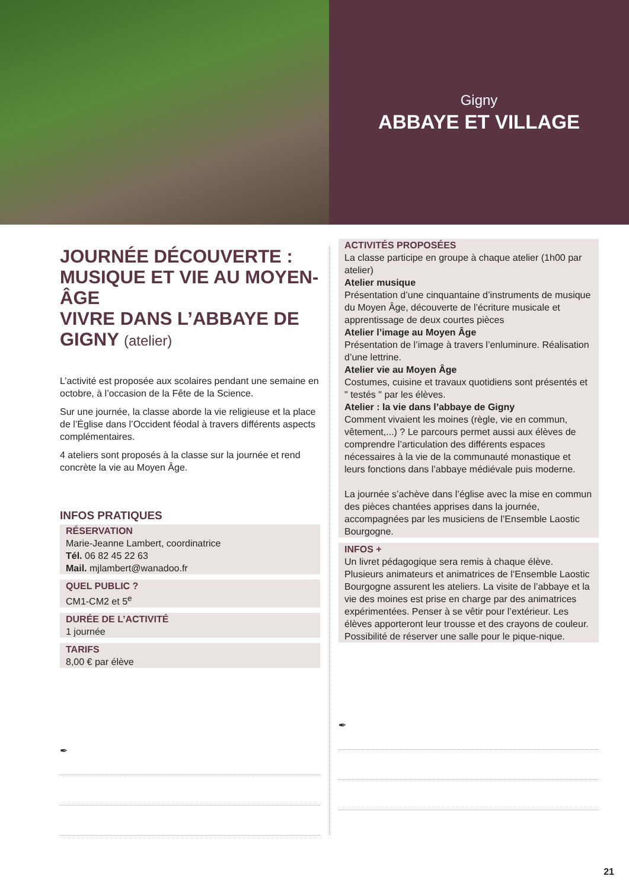Gigny
ABBAYE ET VILLAGE
JOURNÉE DÉCOUVERTE : MUSIQUE ET VIE AU MOYEN-ÂGE
VIVRE DANS L’ABBAYE DE GIGNY (atelier)
L’activité est proposée aux scolaires pendant une semaine en octobre, à l’occasion de la Fête de la Science.
Sur une journée, la classe aborde la vie religieuse et la place de l’Église dans l’Occident féodal à travers différents aspects complémentaires.
4 ateliers sont proposés à la classe sur la journée et rend concrète la vie au Moyen Âge.
INFOS PRATIQUES
RÉSERVATION
Marie-Jeanne Lambert, coordinatrice
Tél. 06 82 45 22 63
Mail. mjlambert@wanadoo.fr
QUEL PUBLIC ?
CM1-CM2 et 5<sup>e</sup>
DURÉE DE L’ACTIVITÉ
1 journée
TARIFS
8,00 € par élève
✒
ACTIVITÉS PROPOSÉES
La classe participe en groupe à chaque atelier (1h00 par atelier)
Atelier musique
Présentation d’une cinquantaine d’instruments de musique du Moyen Âge, découverte de l’écriture musicale et apprentissage de deux courtes pièces
Atelier l’image au Moyen Âge
Présentation de l’image à travers l’enluminure. Réalisation d’une lettrine.
Atelier vie au Moyen Âge
Costumes, cuisine et travaux quotidiens sont présentés et " testés " par les élèves.
Atelier : la vie dans l’abbaye de Gigny
Comment vivaient les moines (règle, vie en commun, vêtement,...) ? Le parcours permet aussi aux élèves de comprendre l’articulation des différents espaces nécessaires à la vie de la communauté monastique et leurs fonctions dans l’abbaye médiévale puis moderne.
La journée s’achève dans l’église avec la mise en commun des pièces chantées apprises dans la journée, accompagnées par les musiciens de l’Ensemble Laostic Bourgogne.
INFOS +
Un livret pédagogique sera remis à chaque élève. Plusieurs animateurs et animatrices de l’Ensemble Laostic Bourgogne assurent les ateliers. La visite de l’abbaye et la vie des moines est prise en charge par des animatrices expérimentées. Penser à se vêtir pour l’extérieur. Les élèves apporteront leur trousse et des crayons de couleur.
Possibilité de réserver une salle pour le pique-nique.
✒
21